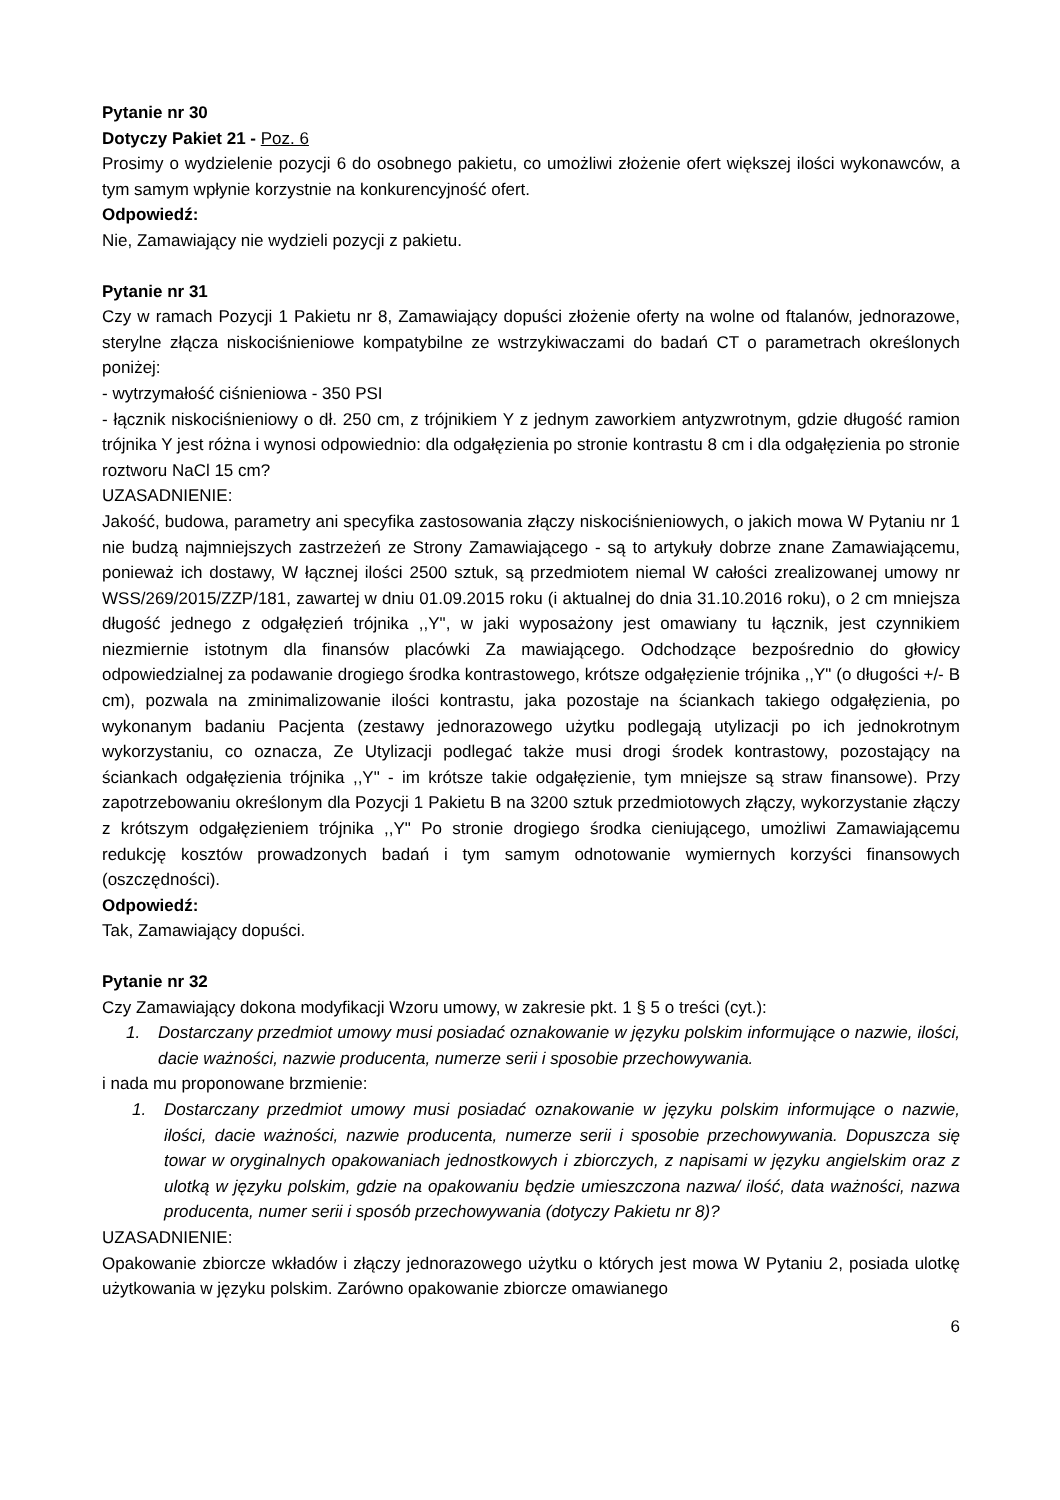Pytanie nr 30
Dotyczy Pakiet 21 - Poz. 6
Prosimy o wydzielenie pozycji 6 do osobnego pakietu, co umożliwi złożenie ofert większej ilości wykonawców, a tym samym wpłynie korzystnie na konkurencyjność ofert.
Odpowiedź:
Nie, Zamawiający nie wydzieli pozycji z pakietu.
Pytanie nr 31
Czy w ramach Pozycji 1 Pakietu nr 8, Zamawiający dopuści złożenie oferty na wolne od ftalanów, jednorazowe, sterylne złącza niskociśnieniowe kompatybilne ze wstrzykiwaczami do badań CT o parametrach określonych poniżej:
- wytrzymałość ciśnieniowa - 350 PSI
- łącznik niskociśnieniowy o dł. 250 cm, z trójnikiem Y z jednym zaworkiem antyzwrotnym, gdzie długość ramion trójnika Y jest różna i wynosi odpowiednio: dla odgałęzienia po stronie kontrastu 8 cm i dla odgałęzienia po stronie roztworu NaCl 15 cm?
UZASADNIENIE:
Jakość, budowa, parametry ani specyfika zastosowania złączy niskociśnieniowych, o jakich mowa W Pytaniu nr 1 nie budzą najmniejszych zastrzeżeń ze Strony Zamawiającego - są to artykuły dobrze znane Zamawiającemu, ponieważ ich dostawy, W łącznej ilości 2500 sztuk, są przedmiotem niemal W całości zrealizowanej umowy nr WSS/269/2015/ZZP/181, zawartej w dniu 01.09.2015 roku (i aktualnej do dnia 31.10.2016 roku), o 2 cm mniejsza długość jednego z odgałęzień trójnika ,,Y", w jaki wyposażony jest omawiany tu łącznik, jest czynnikiem niezmiernie istotnym dla finansów placówki Za mawiającego. Odchodzące bezpośrednio do głowicy odpowiedzialnej za podawanie drogiego środka kontrastowego, krótsze odgałęzienie trójnika ,,Y" (o długości +/- B cm), pozwala na zminimalizowanie ilości kontrastu, jaka pozostaje na ściankach takiego odgałęzienia, po wykonanym badaniu Pacjenta (zestawy jednorazowego użytku podlegają utylizacji po ich jednokrotnym wykorzystaniu, co oznacza, Ze Utylizacji podlegać także musi drogi środek kontrastowy, pozostający na ściankach odgałęzienia trójnika ,,Y" - im krótsze takie odgałęzienie, tym mniejsze są straw finansowe). Przy zapotrzebowaniu określonym dla Pozycji 1 Pakietu B na 3200 sztuk przedmiotowych złączy, wykorzystanie złączy z krótszym odgałęzieniem trójnika ,,Y" Po stronie drogiego środka cieniującego, umożliwi Zamawiającemu redukcję kosztów prowadzonych badań i tym samym odnotowanie wymiernych korzyści finansowych (oszczędności).
Odpowiedź:
Tak, Zamawiający dopuści.
Pytanie nr 32
Czy Zamawiający dokona modyfikacji Wzoru umowy, w zakresie pkt. 1 § 5 o treści (cyt.):
1. Dostarczany przedmiot umowy musi posiadać oznakowanie w języku polskim informujące o nazwie, ilości, dacie ważności, nazwie producenta, numerze serii i sposobie przechowywania.
i nada mu proponowane brzmienie:
1. Dostarczany przedmiot umowy musi posiadać oznakowanie w języku polskim informujące o nazwie, ilości, dacie ważności, nazwie producenta, numerze serii i sposobie przechowywania. Dopuszcza się towar w oryginalnych opakowaniach jednostkowych i zbiorczych, z napisami w języku angielskim oraz z ulotką w języku polskim, gdzie na opakowaniu będzie umieszczona nazwa/ ilość, data ważności, nazwa producenta, numer serii i sposób przechowywania (dotyczy Pakietu nr 8)?
UZASADNIENIE:
Opakowanie zbiorcze wkładów i złączy jednorazowego użytku o których jest mowa W Pytaniu 2, posiada ulotkę użytkowania w języku polskim. Zarówno opakowanie zbiorcze omawianego
6